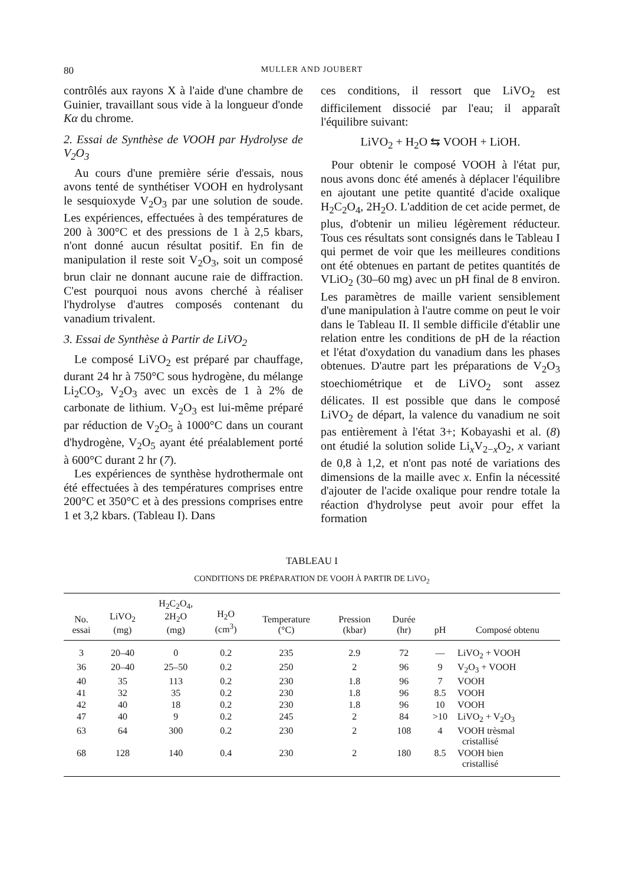80 MULLER AND JOUBERT
contrôlés aux rayons X à l'aide d'une chambre de Guinier, travaillant sous vide à la longueur d'onde Kα du chrome.
2. Essai de Synthèse de VOOH par Hydrolyse de V<sub>2</sub>O<sub>3</sub>
Au cours d'une première série d'essais, nous avons tenté de synthétiser VOOH en hydrolysant le sesquioxyde V<sub>2</sub>O<sub>3</sub> par une solution de soude. Les expériences, effectuées à des températures de 200 à 300°C et des pressions de 1 à 2,5 kbars, n'ont donné aucun résultat positif. En fin de manipulation il reste soit V<sub>2</sub>O<sub>3</sub>, soit un composé brun clair ne donnant aucune raie de diffraction. C'est pourquoi nous avons cherché à réaliser l'hydrolyse d'autres composés contenant du vanadium trivalent.
3. Essai de Synthèse à Partir de LiVO<sub>2</sub>
Le composé LiVO<sub>2</sub> est préparé par chauffage, durant 24 hr à 750°C sous hydrogène, du mélange Li<sub>2</sub>CO<sub>3</sub>, V<sub>2</sub>O<sub>3</sub> avec un excès de 1 à 2% de carbonate de lithium. V<sub>2</sub>O<sub>3</sub> est lui-même préparé par réduction de V<sub>2</sub>O<sub>5</sub> à 1000°C dans un courant d'hydrogène, V<sub>2</sub>O<sub>5</sub> ayant été préalablement porté à 600°C durant 2 hr (7).
Les expériences de synthèse hydrothermale ont été effectuées à des températures comprises entre 200°C et 350°C et à des pressions comprises entre 1 et 3,2 kbars. (Tableau I). Dans
ces conditions, il ressort que LiVO<sub>2</sub> est difficilement dissocié par l'eau; il apparaît l'équilibre suivant:
LiVO<sub>2</sub> + H<sub>2</sub>O ⇆ VOOH + LiOH.
Pour obtenir le composé VOOH à l'état pur, nous avons donc été amenés à déplacer l'équilibre en ajoutant une petite quantité d'acide oxalique H<sub>2</sub>C<sub>2</sub>O<sub>4</sub>, 2H<sub>2</sub>O. L'addition de cet acide permet, de plus, d'obtenir un milieu légèrement réducteur. Tous ces résultats sont consignés dans le Tableau I qui permet de voir que les meilleures conditions ont été obtenues en partant de petites quantités de VLiO<sub>2</sub> (30–60 mg) avec un pH final de 8 environ. Les paramètres de maille varient sensiblement d'une manipulation à l'autre comme on peut le voir dans le Tableau II. Il semble difficile d'établir une relation entre les conditions de pH de la réaction et l'état d'oxydation du vanadium dans les phases obtenues. D'autre part les préparations de V<sub>2</sub>O<sub>3</sub> stoechiométrique et de LiVO<sub>2</sub> sont assez délicates. Il est possible que dans le composé LiVO<sub>2</sub> de départ, la valence du vanadium ne soit pas entièrement à l'état 3+; Kobayashi et al. (8) ont étudié la solution solide Li<sub>x</sub>V<sub>2−x</sub>O<sub>2</sub>, x variant de 0,8 à 1,2, et n'ont pas noté de variations des dimensions de la maille avec x. Enfin la nécessité d'ajouter de l'acide oxalique pour rendre totale la réaction d'hydrolyse peut avoir pour effet la formation
TABLEAU I
CONDITIONS DE PRÉPARATION DE VOOH À PARTIR DE LiVO<sub>2</sub>
| No. essai | LiVO<sub>2</sub> (mg) | H<sub>2</sub>C<sub>2</sub>O<sub>4</sub>, 2H<sub>2</sub>O (mg) | H<sub>2</sub>O (cm<sup>3</sup>) | Temperature (°C) | Pression (kbar) | Durée (hr) | pH | Composé obtenu |
| --- | --- | --- | --- | --- | --- | --- | --- | --- |
| 3 | 20–40 | 0 | 0.2 | 235 | 2.9 | 72 | — | LiVO<sub>2</sub> + VOOH |
| 36 | 20–40 | 25–50 | 0.2 | 250 | 2 | 96 | 9 | V<sub>2</sub>O<sub>3</sub> + VOOH |
| 40 | 35 | 113 | 0.2 | 230 | 1.8 | 96 | 7 | VOOH |
| 41 | 32 | 35 | 0.2 | 230 | 1.8 | 96 | 8.5 | VOOH |
| 42 | 40 | 18 | 0.2 | 230 | 1.8 | 96 | 10 | VOOH |
| 47 | 40 | 9 | 0.2 | 245 | 2 | 84 | >10 | LiVO<sub>2</sub> + V<sub>2</sub>O<sub>3</sub> |
| 63 | 64 | 300 | 0.2 | 230 | 2 | 108 | 4 | VOOH trèsmal cristallisé |
| 68 | 128 | 140 | 0.4 | 230 | 2 | 180 | 8.5 | VOOH bien cristallisé |